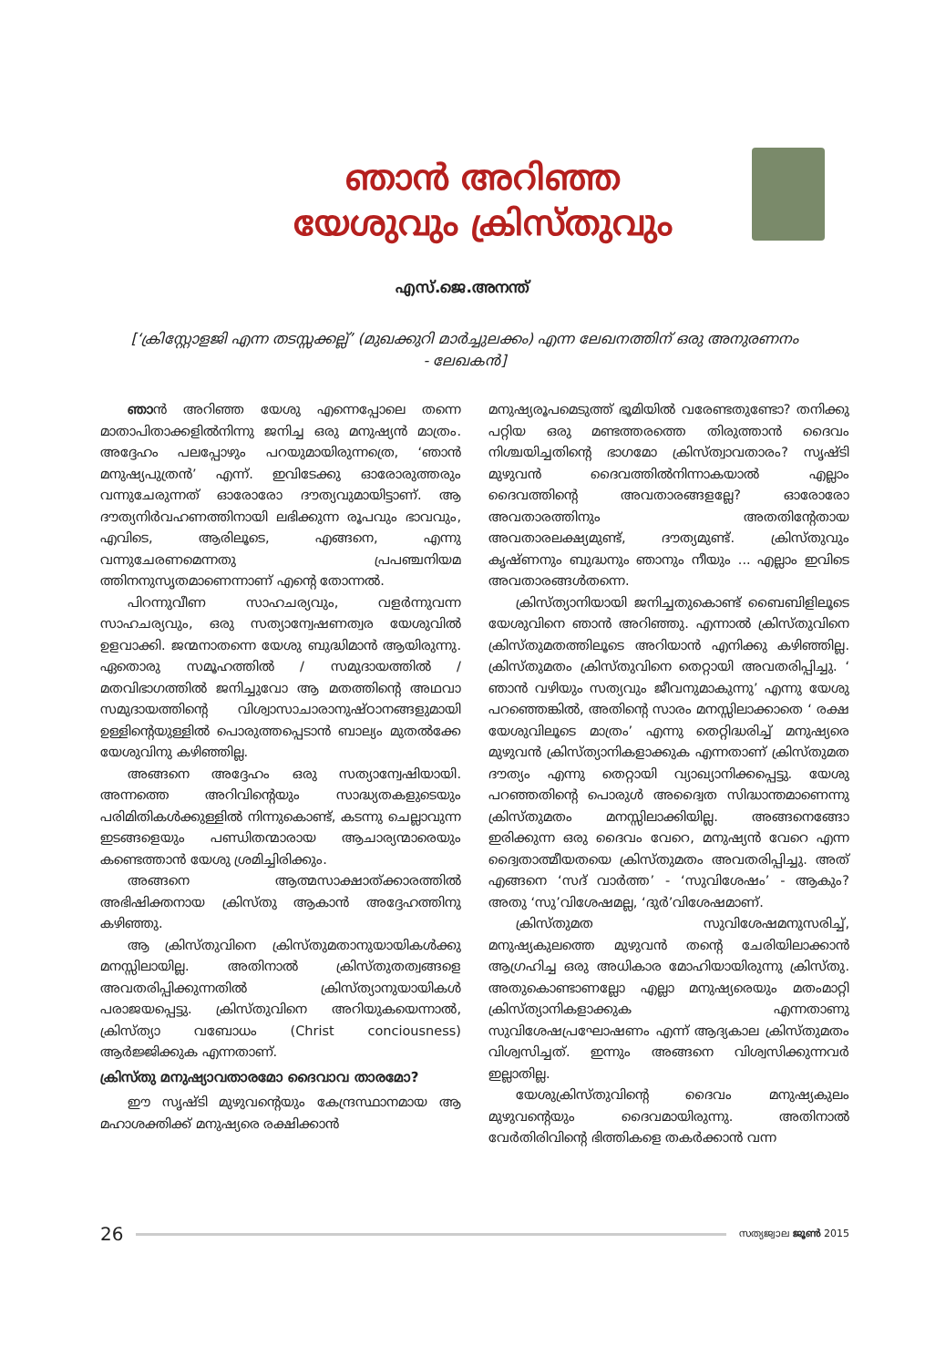ഞാൻ അറിഞ്ഞ
യേശുവും ക്രിസ്തുവും
എസ്.ജെ.അനന്ത്
[‘ക്രിസ്റ്റോളജി എന്ന തടസ്സക്കല്ല്’ (മുഖക്കുറി മാർച്ചുലക്കം) എന്ന ലേഖനത്തിന് ഒരു അനുരണനം - ലേഖകൻ]
ഞാൻ അറിഞ്ഞ യേശു എന്നെപ്പോലെ തന്നെ മാതാപിതാക്കളിൽനിന്നു ജനിച്ച ഒരു മനുഷ്യൻ മാത്രം. അദ്ദേഹം പലപ്പോഴും പറയുമായിരുന്നത്രെ, ‘ഞാൻ മനുഷ്യപുത്രൻ’ എന്ന്. ഇവിടേക്കു ഓരോരുത്തരും വന്നുചേരുന്നത് ഓരോരോ ദൗത്യവുമായിട്ടാണ്. ആ ദൗത്യനിർവഹണത്തിനായി ലഭിക്കുന്ന രൂപവും ഭാവവും, എവിടെ, ആരിലൂടെ, എങ്ങനെ, എന്നു വന്നുചേരണമെന്നതു പ്രപഞ്ചനിയമ ത്തിനനുസൃതമാണെന്നാണ് എന്റെ തോന്നൽ.
പിറന്നുവീണ സാഹചര്യവും, വളർന്നുവന്ന സാഹചര്യവും, ഒരു സത്യാന്വേഷണത്വര യേശുവിൽ ഉളവാക്കി. ജന്മനാതന്നെ യേശു ബുദ്ധിമാൻ ആയിരുന്നു. ഏതൊരു സമൂഹത്തിൽ / സമുദായത്തിൽ /മതവിഭാഗത്തിൽ ജനിച്ചുവോ ആ മതത്തിന്റെ അഥവാ സമുദായത്തിന്റെ വിശ്വാസാചാരാനുഷ്ഠാനങ്ങളുമായി ഉള്ളിന്റെയുള്ളിൽ പൊരുത്തപ്പെടാൻ ബാല്യം മുതൽക്കേ യേശുവിനു കഴിഞ്ഞില്ല.
അങ്ങനെ അദ്ദേഹം ഒരു സത്യാന്വേഷിയായി. അന്നത്തെ അറിവിന്റെയും സാദ്ധ്യതകളുടെയും പരിമിതികൾക്കുള്ളിൽ നിന്നുകൊണ്ട്, കടന്നു ചെല്ലാവുന്ന ഇടങ്ങളെയും പണ്ഡിതന്മാരായ ആചാര്യന്മാരെയും കണ്ടെത്താൻ യേശു ശ്രമിച്ചിരിക്കും.
അങ്ങനെ ആത്മസാക്ഷാത്ക്കാരത്തിൽ അഭിഷിക്തനായ ക്രിസ്തു ആകാൻ അദ്ദേഹത്തിനു കഴിഞ്ഞു.
ആ ക്രിസ്തുവിനെ ക്രിസ്തുമതാനുയായികൾക്കു മനസ്സിലായില്ല. അതിനാൽ ക്രിസ്തുതത്വങ്ങളെ അവതരിപ്പിക്കുന്നതിൽ ക്രിസ്ത്യാനുയായികൾ പരാജയപ്പെട്ടു. ക്രിസ്തുവിനെ അറിയുകയെന്നാൽ, ക്രിസ്ത്യാ വബോധം (Christ conciousness) ആർജ്ജിക്കുക എന്നതാണ്.
ക്രിസ്തു മനുഷ്യാവതാരമോ ദൈവാവ താരമോ?
ഈ സൃഷ്ടി മുഴുവന്റെയും കേന്ദ്രസ്ഥാനമായ ആ മഹാശക്തിക്ക് മനുഷ്യരെ രക്ഷിക്കാൻ
മനുഷ്യരൂപമെടുത്ത് ഭൂമിയിൽ വരേണ്ടതുണ്ടോ? തനിക്കു പറ്റിയ ഒരു മണ്ടത്തരത്തെ തിരുത്താൻ ദൈവം നിശ്ചയിച്ചതിന്റെ ഭാഗമോ ക്രിസ്ത്വാവതാരം? സൃഷ്ടി മുഴുവൻ ദൈവത്തിൽനിന്നാകയാൽ എല്ലാം ദൈവത്തിന്റെ അവതാരങ്ങളല്ലേ? ഓരോരോ അവതാരത്തിനും അതതിന്റേതായ അവതാരലക്ഷ്യമുണ്ട്, ദൗത്യമുണ്ട്. ക്രിസ്തുവും കൃഷ്ണനും ബുദ്ധനും ഞാനും നീയും ... എല്ലാം ഇവിടെ അവതാരങ്ങൾതന്നെ.
ക്രിസ്ത്യാനിയായി ജനിച്ചതുകൊണ്ട് ബൈബിളിലൂടെ യേശുവിനെ ഞാൻ അറിഞ്ഞു. എന്നാൽ ക്രിസ്തുവിനെ ക്രിസ്തുമതത്തിലൂടെ അറിയാൻ എനിക്കു കഴിഞ്ഞില്ല. ക്രിസ്തുമതം ക്രിസ്തുവിനെ തെറ്റായി അവതരിപ്പിച്ചു. ‘ ഞാൻ വഴിയും സത്യവും ജീവനുമാകുന്നു’ എന്നു യേശു പറഞ്ഞെങ്കിൽ, അതിന്റെ സാരം മനസ്സിലാക്കാതെ ‘ രക്ഷ യേശുവിലൂടെ മാത്രം’ എന്നു തെറ്റിദ്ധരിച്ച് മനുഷ്യരെ മുഴുവൻ ക്രിസ്ത്യാനികളാക്കുക എന്നതാണ് ക്രിസ്തുമത ദൗത്യം എന്നു തെറ്റായി വ്യാഖ്യാനിക്കപ്പെട്ടു. യേശു പറഞ്ഞതിന്റെ പൊരുൾ അദ്വൈത സിദ്ധാന്തമാണെന്നു ക്രിസ്തുമതം മനസ്സിലാക്കിയില്ല. അങ്ങനെങ്ങോ ഇരിക്കുന്ന ഒരു ദൈവം വേറെ, മനുഷ്യൻ വേറെ എന്ന ദ്വൈതാത്മീയതയെ ക്രിസ്തുമതം അവതരിപ്പിച്ചു. അത് എങ്ങനെ ‘സദ് വാർത്ത’ - ‘സുവിശേഷം’ - ആകും? അതു ‘സു’വിശേഷമല്ല, ‘ദുർ’വിശേഷമാണ്.
ക്രിസ്തുമത സുവിശേഷമനുസരിച്ച്, മനുഷ്യകുലത്തെ മുഴുവൻ തന്റെ ചേരിയിലാക്കാൻ ആഗ്രഹിച്ച ഒരു അധികാര മോഹിയായിരുന്നു ക്രിസ്തു. അതുകൊണ്ടാണല്ലോ എല്ലാ മനുഷ്യരെയും മതംമാറ്റി ക്രിസ്ത്യാനികളാക്കുക എന്നതാണു സുവിശേഷപ്രഘോഷണം എന്ന് ആദ്യകാല ക്രിസ്തുമതം വിശ്വസിച്ചത്. ഇന്നും അങ്ങനെ വിശ്വസിക്കുന്നവർ ഇല്ലാതില്ല.
യേശുക്രിസ്തുവിന്റെ ദൈവം മനുഷ്യകുലം മുഴുവന്റെയും ദൈവമായിരുന്നു. അതിനാൽ വേർതിരിവിന്റെ ഭിത്തികളെ തകർക്കാൻ വന്ന
26 സത്യജ്വാല ജൂൺ 2015